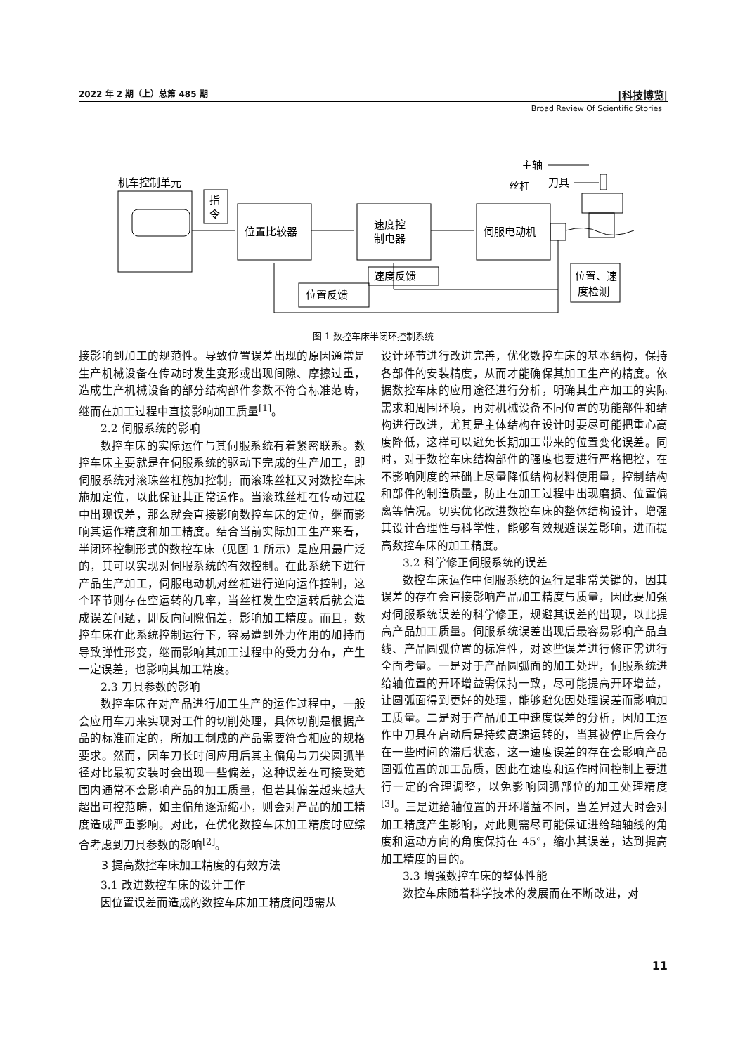2022 年 2 期（上）总第 485 期 |科技博览|
Broad Review Of Scientific Stories
机车控制单元
指
令
位置比较器
速度控
制电器
伺服电动机
速度反馈
位置反馈
位置、速
度检测
主轴
刀具
丝杠
图 1 数控车床半闭环控制系统
接影响到加工的规范性。导致位置误差出现的原因通常是生产机械设备在传动时发生变形或出现间隙、摩擦过重，造成生产机械设备的部分结构部件参数不符合标准范畴，继而在加工过程中直接影响加工质量<sup>[1]</sup>。
2.2 伺服系统的影响
数控车床的实际运作与其伺服系统有着紧密联系。数控车床主要就是在伺服系统的驱动下完成的生产加工，即伺服系统对滚珠丝杠施加控制，而滚珠丝杠又对数控车床施加定位，以此保证其正常运作。当滚珠丝杠在传动过程中出现误差，那么就会直接影响数控车床的定位，继而影响其运作精度和加工精度。结合当前实际加工生产来看，半闭环控制形式的数控车床（见图 1 所示）是应用最广泛的，其可以实现对伺服系统的有效控制。在此系统下进行产品生产加工，伺服电动机对丝杠进行逆向运作控制，这个环节则存在空运转的几率，当丝杠发生空运转后就会造成误差问题，即反向间隙偏差，影响加工精度。而且，数控车床在此系统控制运行下，容易遭到外力作用的加持而导致弹性形变，继而影响其加工过程中的受力分布，产生一定误差，也影响其加工精度。
2.3 刀具参数的影响
数控车床在对产品进行加工生产的运作过程中，一般会应用车刀来实现对工件的切削处理，具体切削是根据产品的标准而定的，所加工制成的产品需要符合相应的规格要求。然而，因车刀长时间应用后其主偏角与刀尖圆弧半径对比最初安装时会出现一些偏差，这种误差在可接受范围内通常不会影响产品的加工质量，但若其偏差越来越大超出可控范畴，如主偏角逐渐缩小，则会对产品的加工精度造成严重影响。对此，在优化数控车床加工精度时应综合考虑到刀具参数的影响<sup>[2]</sup>。
3 提高数控车床加工精度的有效方法
3.1 改进数控车床的设计工作
因位置误差而造成的数控车床加工精度问题需从
设计环节进行改进完善，优化数控车床的基本结构，保持各部件的安装精度，从而才能确保其加工生产的精度。依据数控车床的应用途径进行分析，明确其生产加工的实际需求和周围环境，再对机械设备不同位置的功能部件和结构进行改进，尤其是主体结构在设计时要尽可能把重心高度降低，这样可以避免长期加工带来的位置变化误差。同时，对于数控车床结构部件的强度也要进行严格把控，在不影响刚度的基础上尽量降低结构材料使用量，控制结构和部件的制造质量，防止在加工过程中出现磨损、位置偏离等情况。切实优化改进数控车床的整体结构设计，增强其设计合理性与科学性，能够有效规避误差影响，进而提高数控车床的加工精度。
3.2 科学修正伺服系统的误差
数控车床运作中伺服系统的运行是非常关键的，因其误差的存在会直接影响产品加工精度与质量，因此要加强对伺服系统误差的科学修正，规避其误差的出现，以此提高产品加工质量。伺服系统误差出现后最容易影响产品直线、产品圆弧位置的标准性，对这些误差进行修正需进行全面考量。一是对于产品圆弧面的加工处理，伺服系统进给轴位置的开环增益需保持一致，尽可能提高开环增益，让圆弧面得到更好的处理，能够避免因处理误差而影响加工质量。二是对于产品加工中速度误差的分析，因加工运作中刀具在启动后是持续高速运转的，当其被停止后会存在一些时间的滞后状态，这一速度误差的存在会影响产品圆弧位置的加工品质，因此在速度和运作时间控制上要进行一定的合理调整，以免影响圆弧部位的加工处理精度<sup>[3]</sup>。三是进给轴位置的开环增益不同，当差异过大时会对加工精度产生影响，对此则需尽可能保证进给轴轴线的角度和运动方向的角度保持在 45°，缩小其误差，达到提高加工精度的目的。
3.3 增强数控车床的整体性能
数控车床随着科学技术的发展而在不断改进，对
11